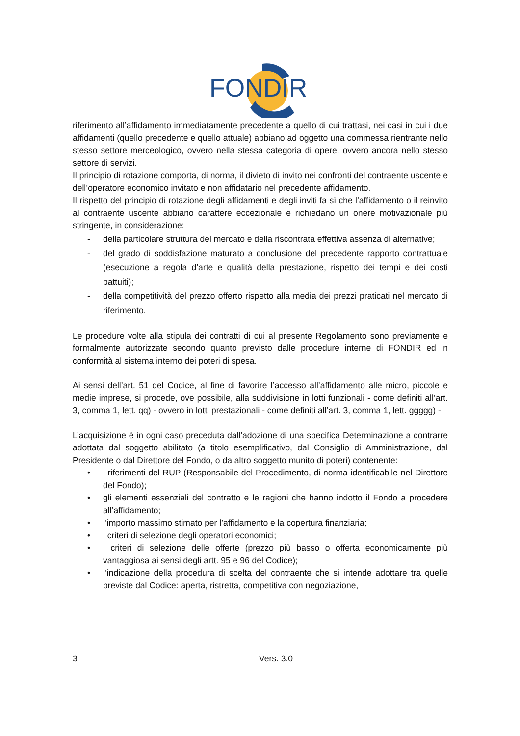FONDIR
riferimento all’affidamento immediatamente precedente a quello di cui trattasi, nei casi in cui i due affidamenti (quello precedente e quello attuale) abbiano ad oggetto una commessa rientrante nello stesso settore merceologico, ovvero nella stessa categoria di opere, ovvero ancora nello stesso settore di servizi.
Il principio di rotazione comporta, di norma, il divieto di invito nei confronti del contraente uscente e dell’operatore economico invitato e non affidatario nel precedente affidamento.
Il rispetto del principio di rotazione degli affidamenti e degli inviti fa sì che l’affidamento o il reinvito al contraente uscente abbiano carattere eccezionale e richiedano un onere motivazionale più stringente, in considerazione:
- della particolare struttura del mercato e della riscontrata effettiva assenza di alternative;
- del grado di soddisfazione maturato a conclusione del precedente rapporto contrattuale (esecuzione a regola d’arte e qualità della prestazione, rispetto dei tempi e dei costi pattuiti);
- della competitività del prezzo offerto rispetto alla media dei prezzi praticati nel mercato di riferimento.
Le procedure volte alla stipula dei contratti di cui al presente Regolamento sono previamente e formalmente autorizzate secondo quanto previsto dalle procedure interne di FONDIR ed in conformità al sistema interno dei poteri di spesa.
Ai sensi dell’art. 51 del Codice, al fine di favorire l’accesso all’affidamento alle micro, piccole e medie imprese, si procede, ove possibile, alla suddivisione in lotti funzionali - come definiti all’art. 3, comma 1, lett. qq) - ovvero in lotti prestazionali - come definiti all’art. 3, comma 1, lett. ggggg) -.
L’acquisizione è in ogni caso preceduta dall’adozione di una specifica Determinazione a contrarre adottata dal soggetto abilitato (a titolo esemplificativo, dal Consiglio di Amministrazione, dal Presidente o dal Direttore del Fondo, o da altro soggetto munito di poteri) contenente:
• i riferimenti del RUP (Responsabile del Procedimento, di norma identificabile nel Direttore del Fondo);
• gli elementi essenziali del contratto e le ragioni che hanno indotto il Fondo a procedere all’affidamento;
• l’importo massimo stimato per l’affidamento e la copertura finanziaria;
• i criteri di selezione degli operatori economici;
• i criteri di selezione delle offerte (prezzo più basso o offerta economicamente più vantaggiosa ai sensi degli artt. 95 e 96 del Codice);
• l’indicazione della procedura di scelta del contraente che si intende adottare tra quelle previste dal Codice: aperta, ristretta, competitiva con negoziazione,
3 Vers. 3.0